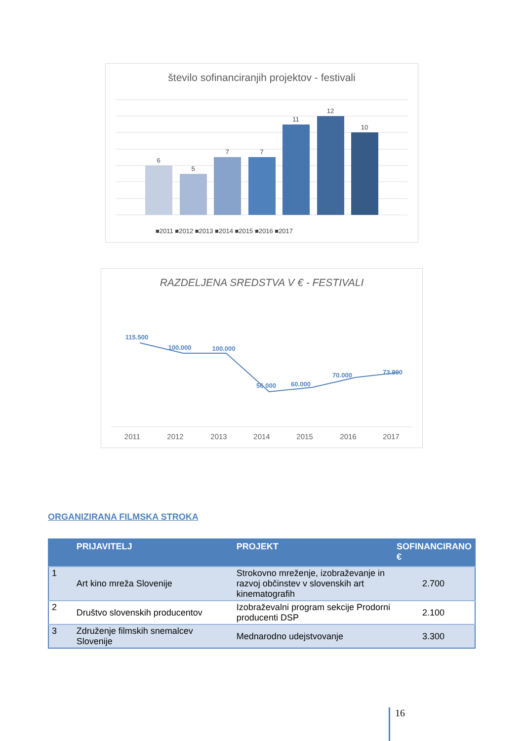število sofinanciranjih projektov - festivali
6
5
7
7
11
12
10
■2011 ■2012 ■2013 ■2014 ■2015 ■2016 ■2017
RAZDELJENA SREDSTVA V € - FESTIVALI
115.500
100.000
100.000
56.000
60.000
70.000
73.900
2011
2012
2013
2014
2015
2016
2017
ORGANIZIRANA FILMSKA STROKA
| | PRIJAVITELJ | PROJEKT | SOFINANCIRANO € |
| --- | --- | --- | --- |
| 1 | Art kino mreža Slovenije | Strokovno mreženje, izobraževanje in razvoj občinstev v slovenskih art kinematografih | 2.700 |
| 2 | Društvo slovenskih producentov | Izobraževalni program sekcije Prodorni producenti DSP | 2.100 |
| 3 | Združenje filmskih snemalcev Slovenije | Mednarodno udejstvovanje | 3.300 |
16